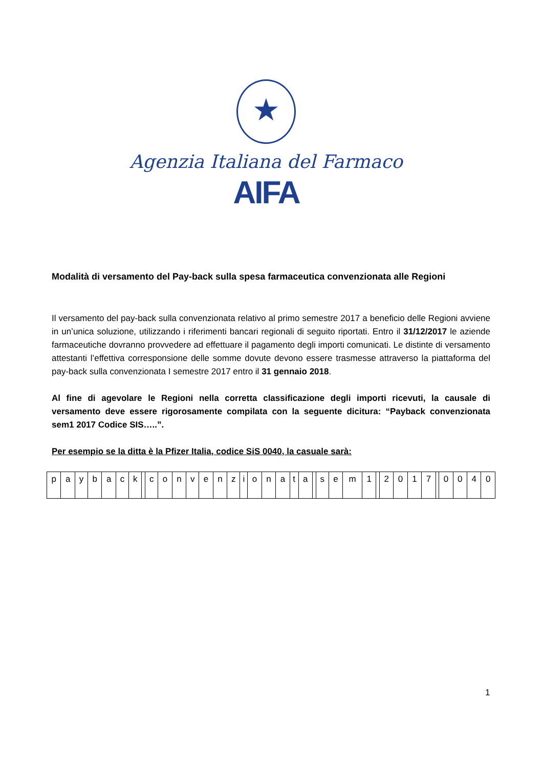★
Agenzia Italiana del Farmaco
AIFA
Modalità di versamento del Pay-back sulla spesa farmaceutica convenzionata alle Regioni
Il versamento del pay-back sulla convenzionata relativo al primo semestre 2017 a beneficio delle Regioni avviene in un’unica soluzione, utilizzando i riferimenti bancari regionali di seguito riportati. Entro il 31/12/2017 le aziende farmaceutiche dovranno provvedere ad effettuare il pagamento degli importi comunicati. Le distinte di versamento attestanti l’effettiva corresponsione delle somme dovute devono essere trasmesse attraverso la piattaforma del pay-back sulla convenzionata I semestre 2017 entro il 31 gennaio 2018.
Al fine di agevolare le Regioni nella corretta classificazione degli importi ricevuti, la causale di versamento deve essere rigorosamente compilata con la seguente dicitura: “Payback convenzionata sem1 2017 Codice SIS…..”.
Per esempio se la ditta è la Pfizer Italia, codice SiS 0040, la casuale sarà:
| p | a | y | b | a | c | k | | c | o | n | v | e | n | z | i | o | n | a | t | a | | s | e | m | 1 | | 2 | 0 | 1 | 7 | | 0 | 0 | 4 | 0 |
1